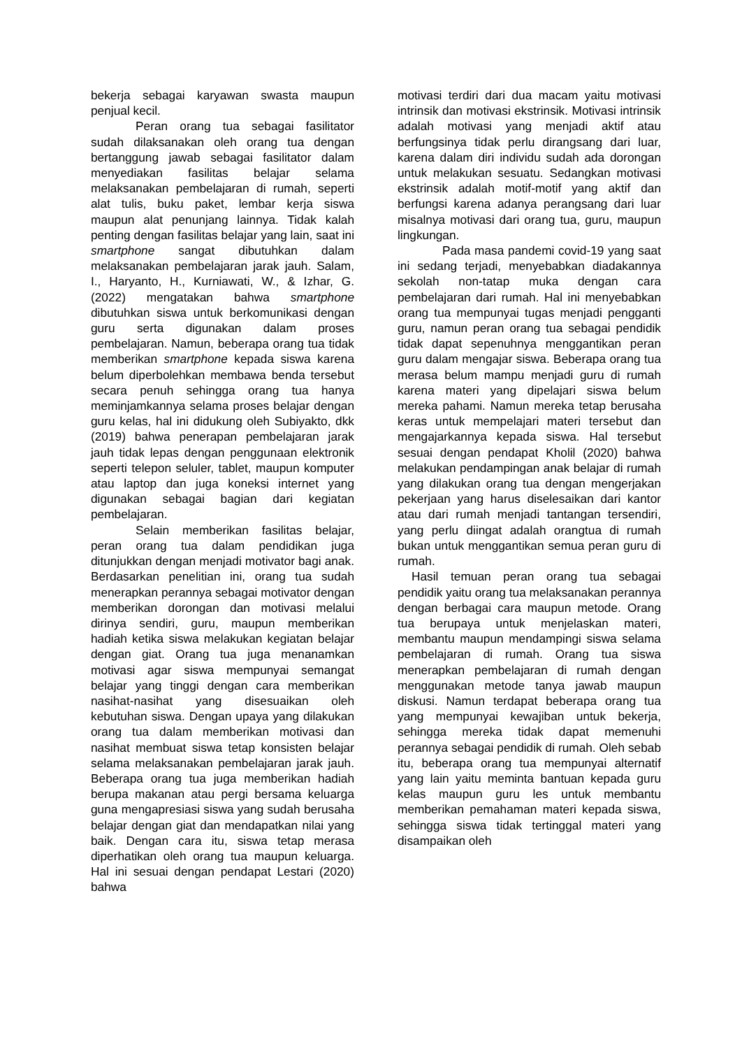bekerja sebagai karyawan swasta maupun penjual kecil.
Peran orang tua sebagai fasilitator sudah dilaksanakan oleh orang tua dengan bertanggung jawab sebagai fasilitator dalam menyediakan fasilitas belajar selama melaksanakan pembelajaran di rumah, seperti alat tulis, buku paket, lembar kerja siswa maupun alat penunjang lainnya. Tidak kalah penting dengan fasilitas belajar yang lain, saat ini smartphone sangat dibutuhkan dalam melaksanakan pembelajaran jarak jauh. Salam, I., Haryanto, H., Kurniawati, W., & Izhar, G. (2022) mengatakan bahwa smartphone dibutuhkan siswa untuk berkomunikasi dengan guru serta digunakan dalam proses pembelajaran. Namun, beberapa orang tua tidak memberikan smartphone kepada siswa karena belum diperbolehkan membawa benda tersebut secara penuh sehingga orang tua hanya meminjamkannya selama proses belajar dengan guru kelas, hal ini didukung oleh Subiyakto, dkk (2019) bahwa penerapan pembelajaran jarak jauh tidak lepas dengan penggunaan elektronik seperti telepon seluler, tablet, maupun komputer atau laptop dan juga koneksi internet yang digunakan sebagai bagian dari kegiatan pembelajaran.
Selain memberikan fasilitas belajar, peran orang tua dalam pendidikan juga ditunjukkan dengan menjadi motivator bagi anak. Berdasarkan penelitian ini, orang tua sudah menerapkan perannya sebagai motivator dengan memberikan dorongan dan motivasi melalui dirinya sendiri, guru, maupun memberikan hadiah ketika siswa melakukan kegiatan belajar dengan giat. Orang tua juga menanamkan motivasi agar siswa mempunyai semangat belajar yang tinggi dengan cara memberikan nasihat-nasihat yang disesuaikan oleh kebutuhan siswa. Dengan upaya yang dilakukan orang tua dalam memberikan motivasi dan nasihat membuat siswa tetap konsisten belajar selama melaksanakan pembelajaran jarak jauh. Beberapa orang tua juga memberikan hadiah berupa makanan atau pergi bersama keluarga guna mengapresiasi siswa yang sudah berusaha belajar dengan giat dan mendapatkan nilai yang baik. Dengan cara itu, siswa tetap merasa diperhatikan oleh orang tua maupun keluarga. Hal ini sesuai dengan pendapat Lestari (2020) bahwa
motivasi terdiri dari dua macam yaitu motivasi intrinsik dan motivasi ekstrinsik. Motivasi intrinsik adalah motivasi yang menjadi aktif atau berfungsinya tidak perlu dirangsang dari luar, karena dalam diri individu sudah ada dorongan untuk melakukan sesuatu. Sedangkan motivasi ekstrinsik adalah motif-motif yang aktif dan berfungsi karena adanya perangsang dari luar misalnya motivasi dari orang tua, guru, maupun lingkungan.
Pada masa pandemi covid-19 yang saat ini sedang terjadi, menyebabkan diadakannya sekolah non-tatap muka dengan cara pembelajaran dari rumah. Hal ini menyebabkan orang tua mempunyai tugas menjadi pengganti guru, namun peran orang tua sebagai pendidik tidak dapat sepenuhnya menggantikan peran guru dalam mengajar siswa. Beberapa orang tua merasa belum mampu menjadi guru di rumah karena materi yang dipelajari siswa belum mereka pahami. Namun mereka tetap berusaha keras untuk mempelajari materi tersebut dan mengajarkannya kepada siswa. Hal tersebut sesuai dengan pendapat Kholil (2020) bahwa melakukan pendampingan anak belajar di rumah yang dilakukan orang tua dengan mengerjakan pekerjaan yang harus diselesaikan dari kantor atau dari rumah menjadi tantangan tersendiri, yang perlu diingat adalah orangtua di rumah bukan untuk menggantikan semua peran guru di rumah.
Hasil temuan peran orang tua sebagai pendidik yaitu orang tua melaksanakan perannya dengan berbagai cara maupun metode. Orang tua berupaya untuk menjelaskan materi, membantu maupun mendampingi siswa selama pembelajaran di rumah. Orang tua siswa menerapkan pembelajaran di rumah dengan menggunakan metode tanya jawab maupun diskusi. Namun terdapat beberapa orang tua yang mempunyai kewajiban untuk bekerja, sehingga mereka tidak dapat memenuhi perannya sebagai pendidik di rumah. Oleh sebab itu, beberapa orang tua mempunyai alternatif yang lain yaitu meminta bantuan kepada guru kelas maupun guru les untuk membantu memberikan pemahaman materi kepada siswa, sehingga siswa tidak tertinggal materi yang disampaikan oleh